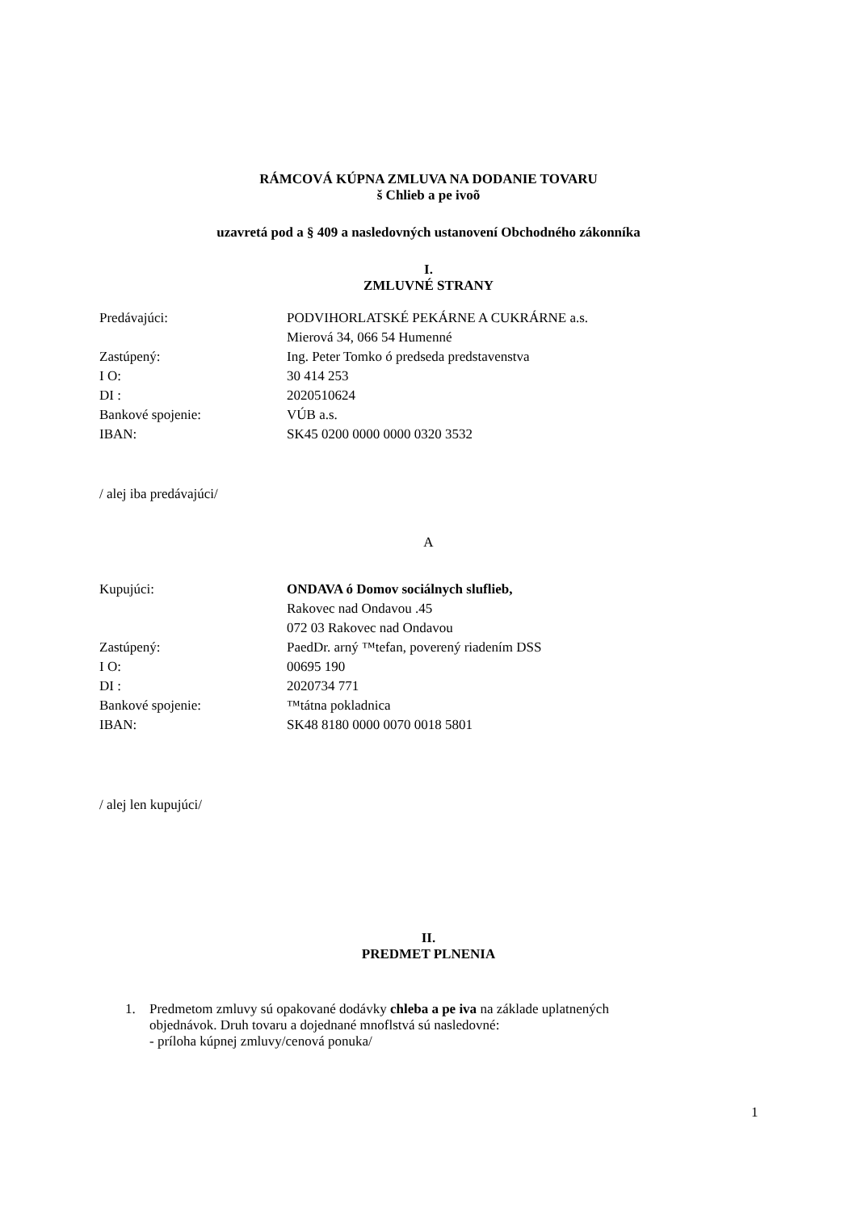RÁMCOVÁ KÚPNA ZMLUVA NA DODANIE TOVARU
š Chlieb a pe ivoõ
uzavretá pod a § 409 a nasledovných ustanovení Obchodného zákonníka
I.
ZMLUVNÉ STRANY
| Predávajúci: | PODVIHORLATSKÉ PEKÁRNE A CUKRÁRNE a.s. |
| | Mierová 34, 066 54 Humenné |
| Zastúpený: | Ing. Peter Tomko ó predseda predstavenstva |
| I O: | 30 414 253 |
| DI : | 2020510624 |
| Bankové spojenie: | VÚB a.s. |
| IBAN: | SK45 0200 0000 0000 0320 3532 |
/ alej iba predávajúci/
A
| Kupujúci: | ONDAVA ó Domov sociálnych sluflieb, |
| | Rakovec nad Ondavou .45 |
| | 072 03 Rakovec nad Ondavou |
| Zastúpený: | PaedDr. arný ™tefan, poverený riadením DSS |
| I O: | 00695 190 |
| DI : | 2020734 771 |
| Bankové spojenie: | ™tátna pokladnica |
| IBAN: | SK48 8180 0000 0070 0018 5801 |
/ alej len kupujúci/
II.
PREDMET PLNENIA
1. Predmetom zmluvy sú opakované dodávky chleba a pe iva na základe uplatnených
objednávok. Druh tovaru a dojednané mnoflstvá sú nasledovné:
- príloha kúpnej zmluvy/cenová ponuka/
1